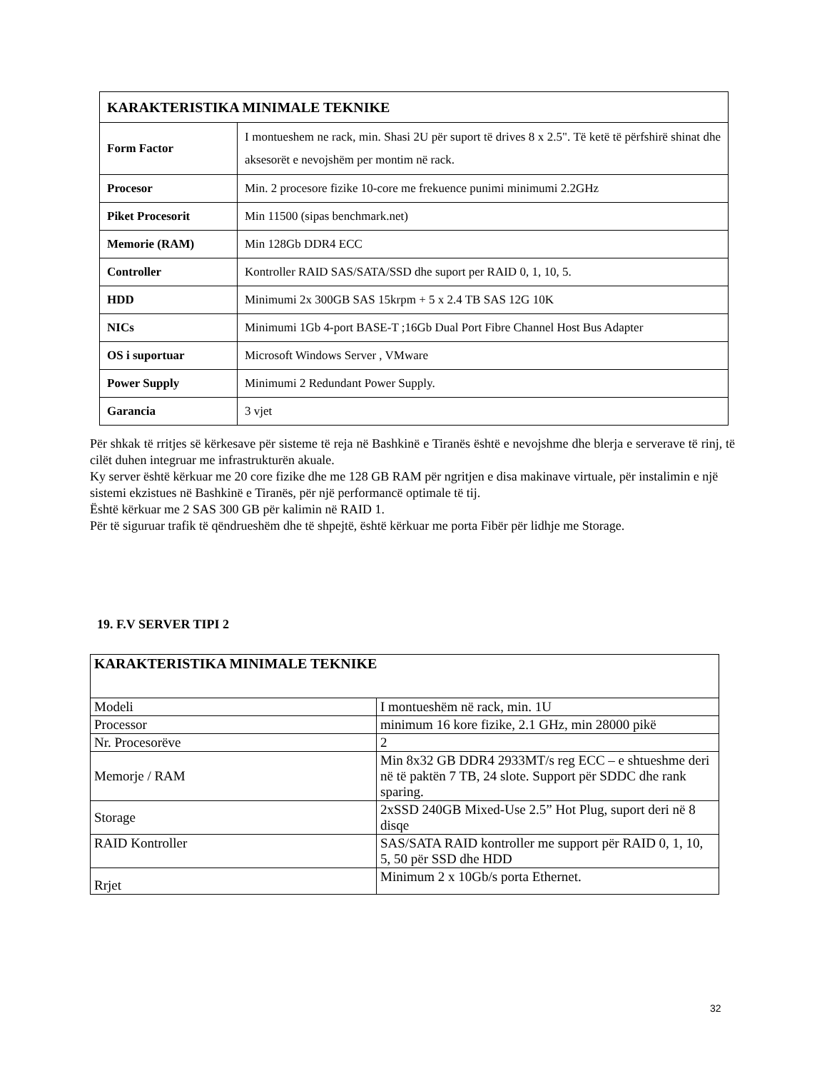| KARAKTERISTIKA MINIMALE TEKNIKE | |
| Form Factor | I montueshem ne rack, min. Shasi 2U për suport të drives 8 x 2.5". Të ketë të përfshirë shinat dhe aksesorët e nevojshëm per montim në rack. |
| Procesor | Min. 2 procesore fizike 10-core me frekuence punimi minimumi 2.2GHz |
| Piket Procesorit | Min 11500 (sipas benchmark.net) |
| Memorie (RAM) | Min 128Gb DDR4 ECC |
| Controller | Kontroller RAID SAS/SATA/SSD dhe suport per RAID 0, 1, 10, 5. |
| HDD | Minimumi 2x 300GB SAS 15krpm + 5 x 2.4 TB SAS 12G 10K |
| NICs | Minimumi 1Gb 4-port BASE-T ;16Gb Dual Port Fibre Channel Host Bus Adapter |
| OS i suportuar | Microsoft Windows Server , VMware |
| Power Supply | Minimumi 2 Redundant Power Supply. |
| Garancia | 3 vjet |
Për shkak të rritjes së kërkesave për sisteme të reja në Bashkinë e Tiranës është e nevojshme dhe blerja e serverave të rinj, të cilët duhen integruar me infrastrukturën akuale.
Ky server është kërkuar me 20 core fizike dhe me 128 GB RAM për ngritjen e disa makinave virtuale, për instalimin e një sistemi ekzistues në Bashkinë e Tiranës, për një performancë optimale të tij.
Është kërkuar me 2 SAS 300 GB për kalimin në RAID 1.
Për të siguruar trafik të qëndrueshëm dhe të shpejtë, është kërkuar me porta Fibër për lidhje me Storage.
19. F.V SERVER TIPI 2
| KARAKTERISTIKA MINIMALE TEKNIKE | |
| Modeli | I montueshëm në rack, min. 1U |
| Processor | minimum 16 kore fizike, 2.1 GHz, min 28000 pikë |
| Nr. Procesorëve | 2 |
| Memorje / RAM | Min 8x32 GB DDR4 2933MT/s reg ECC – e shtueshme deri në të paktën 7 TB, 24 slote. Support për SDDC dhe rank sparing. |
| Storage | 2xSSD 240GB Mixed-Use 2.5” Hot Plug, suport deri në 8 disqe |
| RAID Kontroller | SAS/SATA RAID kontroller me support për RAID 0, 1, 10, 5, 50 për SSD dhe HDD |
| Rrjet | Minimum 2 x 10Gb/s porta Ethernet. |
32